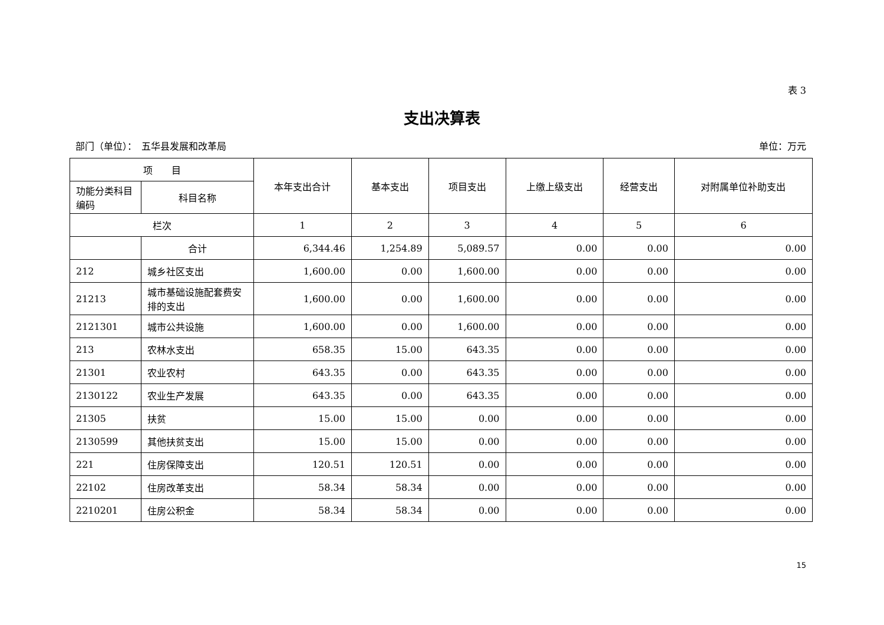表 3
支出决算表
部门（单位）：　五华县发展和改革局 单位：万元
| 项 目 | | 本年支出合计 | 基本支出 | 项目支出 | 上缴上级支出 | 经营支出 | 对附属单位补助支出 |
| --- | --- | --- | --- | --- | --- | --- | --- |
| 功能分类科目编码 | 科目名称 | | | | | | |
| 栏次 | | 1 | 2 | 3 | 4 | 5 | 6 |
| | 合计 | 6,344.46 | 1,254.89 | 5,089.57 | 0.00 | 0.00 | 0.00 |
| 212 | 城乡社区支出 | 1,600.00 | 0.00 | 1,600.00 | 0.00 | 0.00 | 0.00 |
| 21213 | 城市基础设施配套费安排的支出 | 1,600.00 | 0.00 | 1,600.00 | 0.00 | 0.00 | 0.00 |
| 2121301 | 城市公共设施 | 1,600.00 | 0.00 | 1,600.00 | 0.00 | 0.00 | 0.00 |
| 213 | 农林水支出 | 658.35 | 15.00 | 643.35 | 0.00 | 0.00 | 0.00 |
| 21301 | 农业农村 | 643.35 | 0.00 | 643.35 | 0.00 | 0.00 | 0.00 |
| 2130122 | 农业生产发展 | 643.35 | 0.00 | 643.35 | 0.00 | 0.00 | 0.00 |
| 21305 | 扶贫 | 15.00 | 15.00 | 0.00 | 0.00 | 0.00 | 0.00 |
| 2130599 | 其他扶贫支出 | 15.00 | 15.00 | 0.00 | 0.00 | 0.00 | 0.00 |
| 221 | 住房保障支出 | 120.51 | 120.51 | 0.00 | 0.00 | 0.00 | 0.00 |
| 22102 | 住房改革支出 | 58.34 | 58.34 | 0.00 | 0.00 | 0.00 | 0.00 |
| 2210201 | 住房公积金 | 58.34 | 58.34 | 0.00 | 0.00 | 0.00 | 0.00 |
15